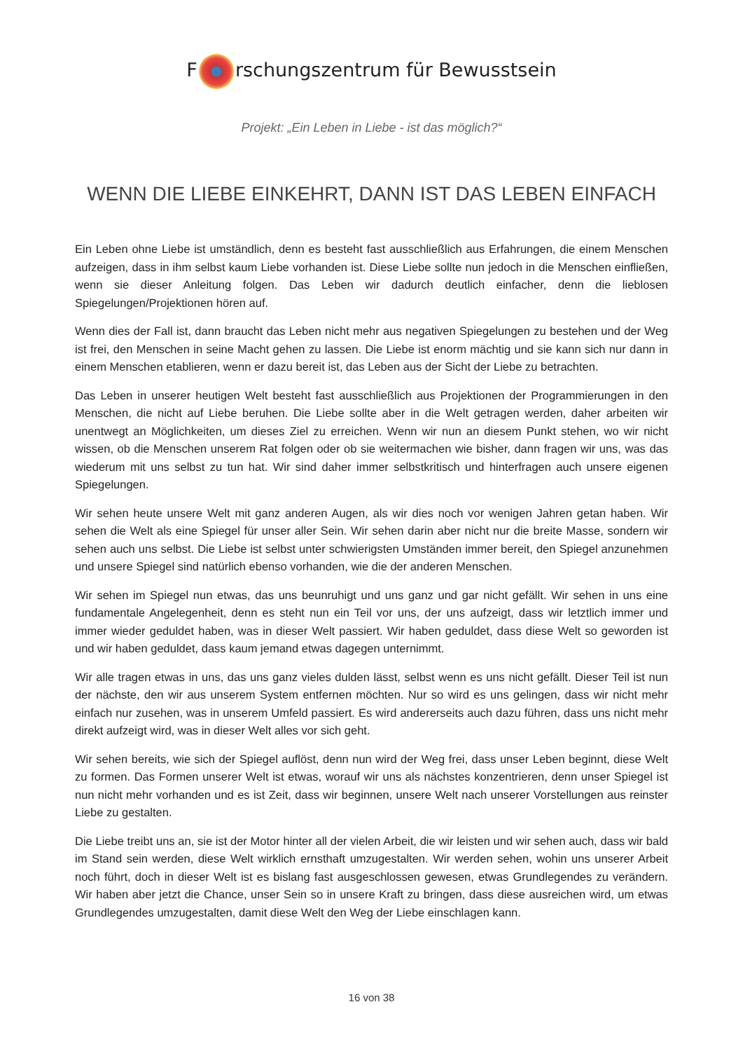F rschungszentrum für Bewusstsein
Projekt: „Ein Leben in Liebe - ist das möglich?“
WENN DIE LIEBE EINKEHRT, DANN IST DAS LEBEN EINFACH
Ein Leben ohne Liebe ist umständlich, denn es besteht fast ausschließlich aus Erfahrungen, die einem Menschen aufzeigen, dass in ihm selbst kaum Liebe vorhanden ist. Diese Liebe sollte nun jedoch in die Menschen einfließen, wenn sie dieser Anleitung folgen. Das Leben wir dadurch deutlich einfacher, denn die lieblosen Spiegelungen/Projektionen hören auf.
Wenn dies der Fall ist, dann braucht das Leben nicht mehr aus negativen Spiegelungen zu bestehen und der Weg ist frei, den Menschen in seine Macht gehen zu lassen. Die Liebe ist enorm mächtig und sie kann sich nur dann in einem Menschen etablieren, wenn er dazu bereit ist, das Leben aus der Sicht der Liebe zu betrachten.
Das Leben in unserer heutigen Welt besteht fast ausschließlich aus Projektionen der Programmierungen in den Menschen, die nicht auf Liebe beruhen. Die Liebe sollte aber in die Welt getragen werden, daher arbeiten wir unentwegt an Möglichkeiten, um dieses Ziel zu erreichen. Wenn wir nun an diesem Punkt stehen, wo wir nicht wissen, ob die Menschen unserem Rat folgen oder ob sie weitermachen wie bisher, dann fragen wir uns, was das wiederum mit uns selbst zu tun hat. Wir sind daher immer selbstkritisch und hinterfragen auch unsere eigenen Spiegelungen.
Wir sehen heute unsere Welt mit ganz anderen Augen, als wir dies noch vor wenigen Jahren getan haben. Wir sehen die Welt als eine Spiegel für unser aller Sein. Wir sehen darin aber nicht nur die breite Masse, sondern wir sehen auch uns selbst. Die Liebe ist selbst unter schwierigsten Umständen immer bereit, den Spiegel anzunehmen und unsere Spiegel sind natürlich ebenso vorhanden, wie die der anderen Menschen.
Wir sehen im Spiegel nun etwas, das uns beunruhigt und uns ganz und gar nicht gefällt. Wir sehen in uns eine fundamentale Angelegenheit, denn es steht nun ein Teil vor uns, der uns aufzeigt, dass wir letztlich immer und immer wieder geduldet haben, was in dieser Welt passiert. Wir haben geduldet, dass diese Welt so geworden ist und wir haben geduldet, dass kaum jemand etwas dagegen unternimmt.
Wir alle tragen etwas in uns, das uns ganz vieles dulden lässt, selbst wenn es uns nicht gefällt. Dieser Teil ist nun der nächste, den wir aus unserem System entfernen möchten. Nur so wird es uns gelingen, dass wir nicht mehr einfach nur zusehen, was in unserem Umfeld passiert. Es wird andererseits auch dazu führen, dass uns nicht mehr direkt aufzeigt wird, was in dieser Welt alles vor sich geht.
Wir sehen bereits, wie sich der Spiegel auflöst, denn nun wird der Weg frei, dass unser Leben beginnt, diese Welt zu formen. Das Formen unserer Welt ist etwas, worauf wir uns als nächstes konzentrieren, denn unser Spiegel ist nun nicht mehr vorhanden und es ist Zeit, dass wir beginnen, unsere Welt nach unserer Vorstellungen aus reinster Liebe zu gestalten.
Die Liebe treibt uns an, sie ist der Motor hinter all der vielen Arbeit, die wir leisten und wir sehen auch, dass wir bald im Stand sein werden, diese Welt wirklich ernsthaft umzugestalten. Wir werden sehen, wohin uns unserer Arbeit noch führt, doch in dieser Welt ist es bislang fast ausgeschlossen gewesen, etwas Grundlegendes zu verändern. Wir haben aber jetzt die Chance, unser Sein so in unsere Kraft zu bringen, dass diese ausreichen wird, um etwas Grundlegendes umzugestalten, damit diese Welt den Weg der Liebe einschlagen kann.
16 von 38